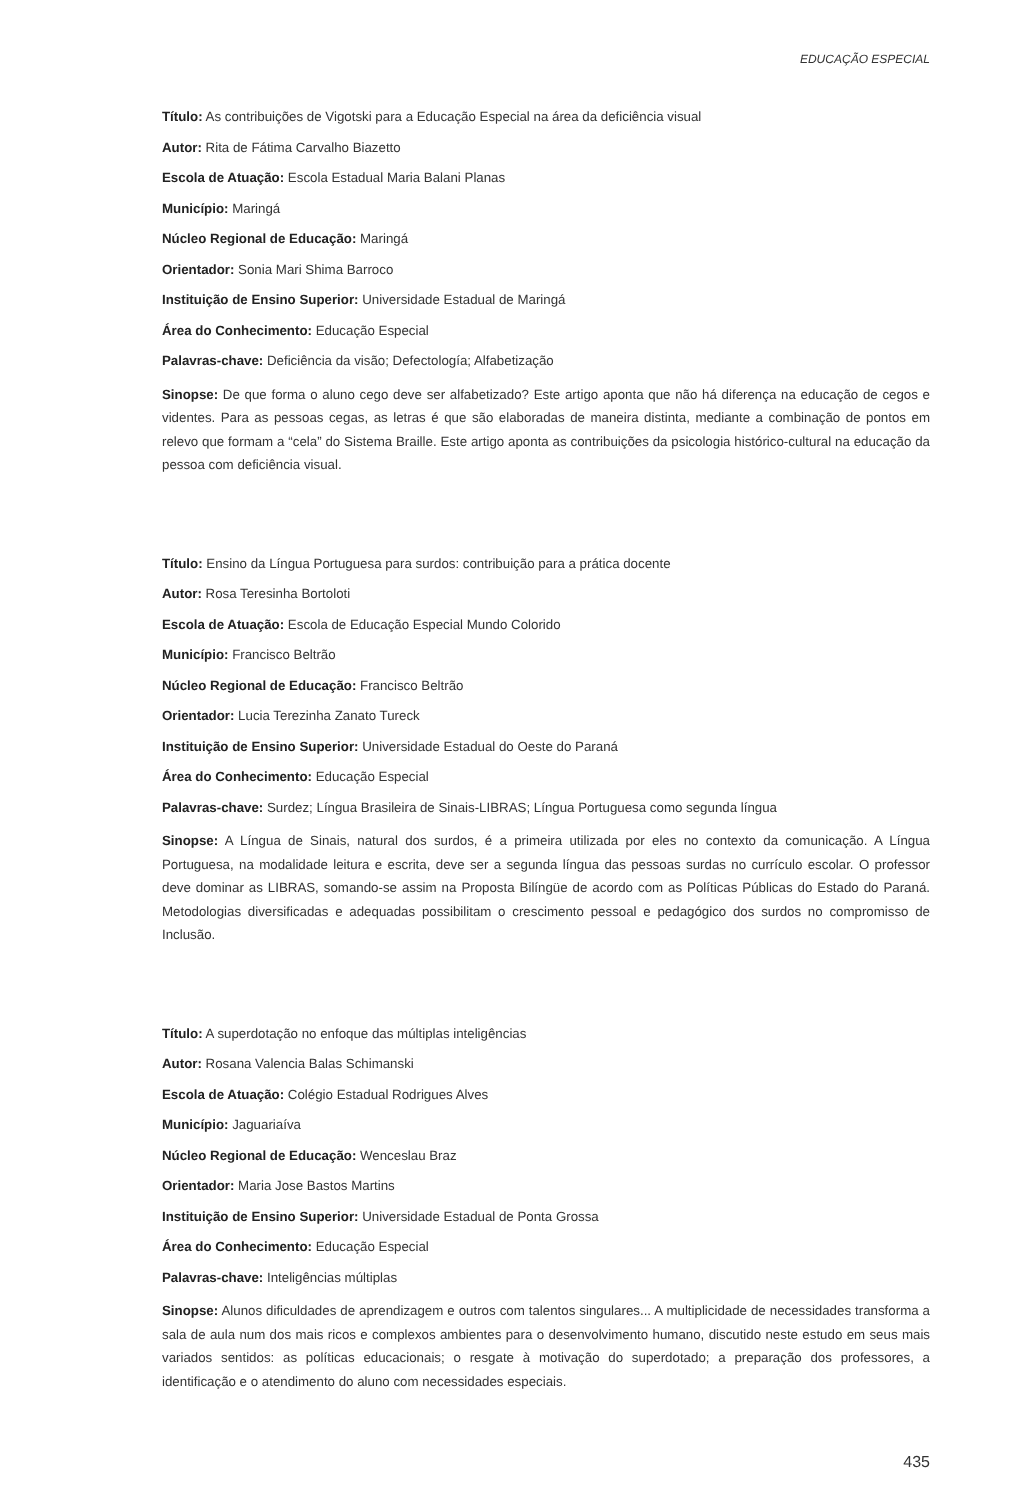EDUCAÇÃO ESPECIAL
Título: As contribuições de Vigotski para a Educação Especial na área da deficiência visual
Autor: Rita de Fátima Carvalho Biazetto
Escola de Atuação: Escola Estadual Maria Balani Planas
Município: Maringá
Núcleo Regional de Educação: Maringá
Orientador: Sonia Mari Shima Barroco
Instituição de Ensino Superior: Universidade Estadual de Maringá
Área do Conhecimento: Educação Especial
Palavras-chave: Deficiência da visão; Defectología; Alfabetização
Sinopse: De que forma o aluno cego deve ser alfabetizado? Este artigo aponta que não há diferença na educação de cegos e videntes. Para as pessoas cegas, as letras é que são elaboradas de maneira distinta, mediante a combinação de pontos em relevo que formam a “cela” do Sistema Braille. Este artigo aponta as contribuições da psicologia histórico-cultural na educação da pessoa com deficiência visual.
Título: Ensino da Língua Portuguesa para surdos: contribuição para a prática docente
Autor: Rosa Teresinha Bortoloti
Escola de Atuação: Escola de Educação Especial Mundo Colorido
Município: Francisco Beltrão
Núcleo Regional de Educação: Francisco Beltrão
Orientador: Lucia Terezinha Zanato Tureck
Instituição de Ensino Superior: Universidade Estadual do Oeste do Paraná
Área do Conhecimento: Educação Especial
Palavras-chave: Surdez; Língua Brasileira de Sinais-LIBRAS; Língua Portuguesa como segunda língua
Sinopse: A Língua de Sinais, natural dos surdos, é a primeira utilizada por eles no contexto da comunicação. A Língua Portuguesa, na modalidade leitura e escrita, deve ser a segunda língua das pessoas surdas no currículo escolar. O professor deve dominar as LIBRAS, somando-se assim na Proposta Bilíngüe de acordo com as Políticas Públicas do Estado do Paraná. Metodologias diversificadas e adequadas possibilitam o crescimento pessoal e pedagógico dos surdos no compromisso de Inclusão.
Título: A superdotação no enfoque das múltiplas inteligências
Autor: Rosana Valencia Balas Schimanski
Escola de Atuação: Colégio Estadual Rodrigues Alves
Município: Jaguariaíva
Núcleo Regional de Educação: Wenceslau Braz
Orientador: Maria Jose Bastos Martins
Instituição de Ensino Superior: Universidade Estadual de Ponta Grossa
Área do Conhecimento: Educação Especial
Palavras-chave: Inteligências múltiplas
Sinopse: Alunos dificuldades de aprendizagem e outros com talentos singulares... A multiplicidade de necessidades transforma a sala de aula num dos mais ricos e complexos ambientes para o desenvolvimento humano, discutido neste estudo em seus mais variados sentidos: as políticas educacionais; o resgate à motivação do superdotado; a preparação dos professores, a identificação e o atendimento do aluno com necessidades especiais.
435